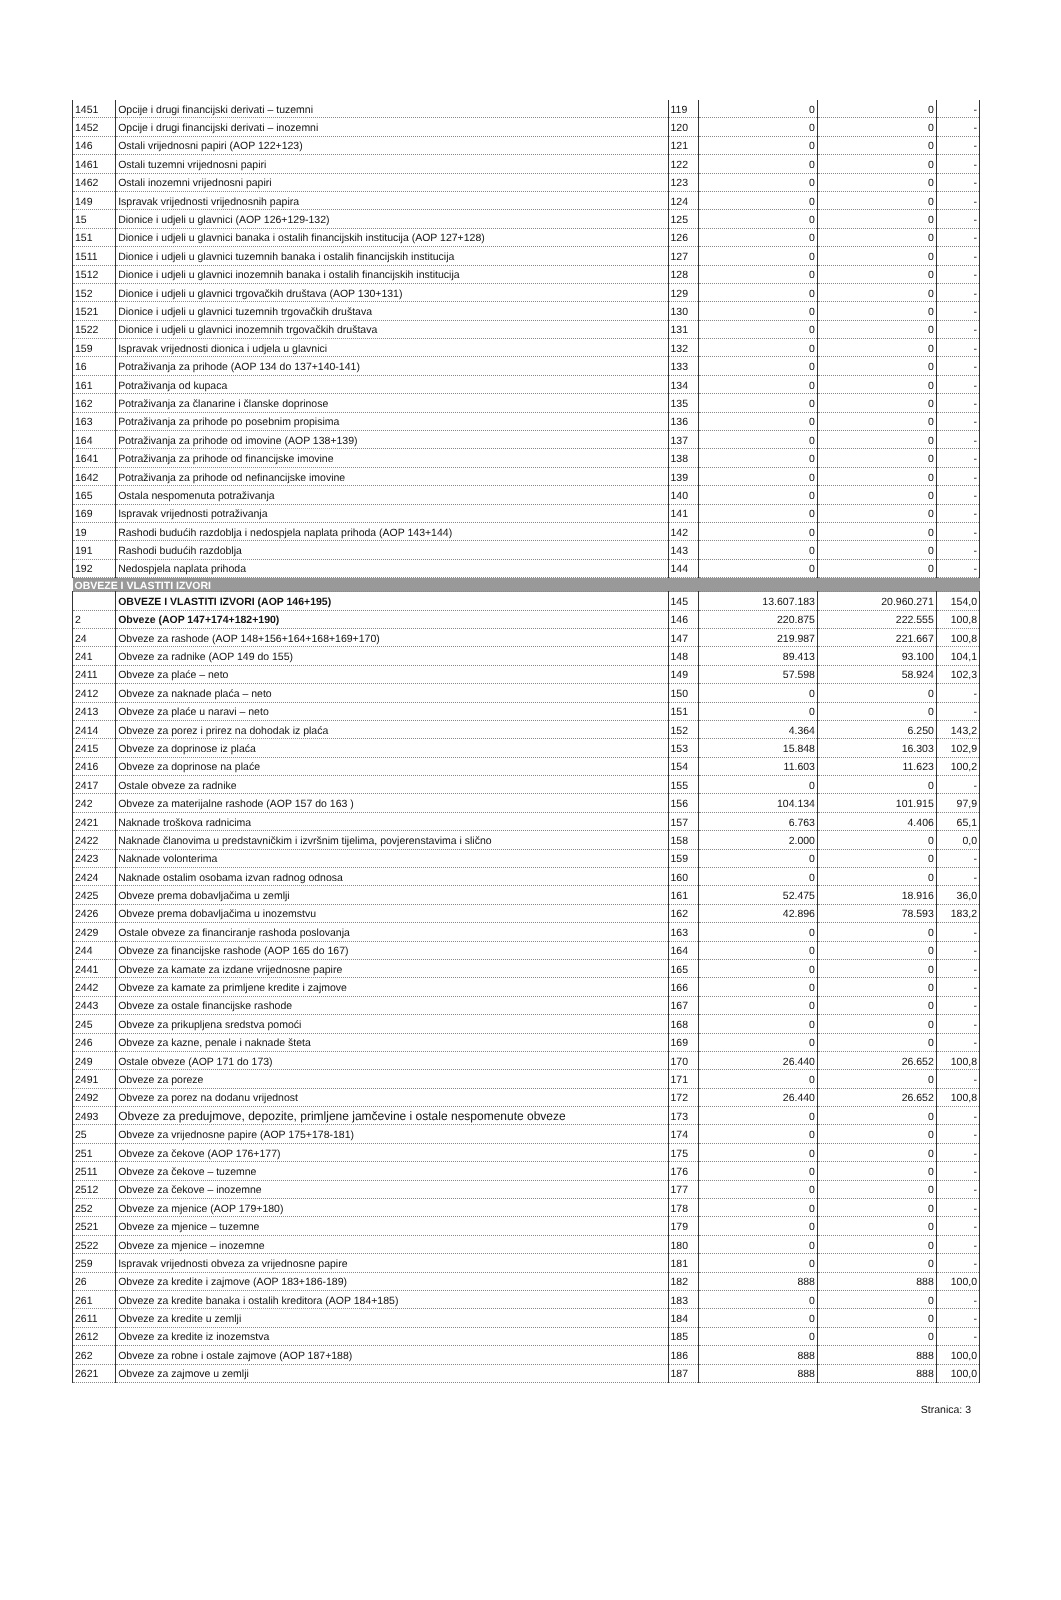| 1451 | Opcije i drugi financijski derivati – tuzemni | 119 | 0 | 0 | - |
| 1452 | Opcije i drugi financijski derivati – inozemni | 120 | 0 | 0 | - |
| 146 | Ostali vrijednosni papiri (AOP 122+123) | 121 | 0 | 0 | - |
| 1461 | Ostali tuzemni vrijednosni papiri | 122 | 0 | 0 | - |
| 1462 | Ostali inozemni vrijednosni papiri | 123 | 0 | 0 | - |
| 149 | Ispravak vrijednosti vrijednosnih papira | 124 | 0 | 0 | - |
| 15 | Dionice i udjeli u glavnici (AOP 126+129-132) | 125 | 0 | 0 | - |
| 151 | Dionice i udjeli u glavnici banaka i ostalih financijskih institucija (AOP 127+128) | 126 | 0 | 0 | - |
| 1511 | Dionice i udjeli u glavnici tuzemnih banaka i ostalih financijskih institucija | 127 | 0 | 0 | - |
| 1512 | Dionice i udjeli u glavnici inozemnih banaka i ostalih financijskih institucija | 128 | 0 | 0 | - |
| 152 | Dionice i udjeli u glavnici trgovačkih društava (AOP 130+131) | 129 | 0 | 0 | - |
| 1521 | Dionice i udjeli u glavnici tuzemnih trgovačkih društava | 130 | 0 | 0 | - |
| 1522 | Dionice i udjeli u glavnici inozemnih trgovačkih društava | 131 | 0 | 0 | - |
| 159 | Ispravak vrijednosti dionica i udjela u glavnici | 132 | 0 | 0 | - |
| 16 | Potraživanja za prihode (AOP 134 do 137+140-141) | 133 | 0 | 0 | - |
| 161 | Potraživanja od kupaca | 134 | 0 | 0 | - |
| 162 | Potraživanja za članarine i članske doprinose | 135 | 0 | 0 | - |
| 163 | Potraživanja za prihode po posebnim propisima | 136 | 0 | 0 | - |
| 164 | Potraživanja za prihode od imovine (AOP 138+139) | 137 | 0 | 0 | - |
| 1641 | Potraživanja za prihode od financijske imovine | 138 | 0 | 0 | - |
| 1642 | Potraživanja za prihode od nefinancijske imovine | 139 | 0 | 0 | - |
| 165 | Ostala nespomenuta potraživanja | 140 | 0 | 0 | - |
| 169 | Ispravak vrijednosti potraživanja | 141 | 0 | 0 | - |
| 19 | Rashodi budućih razdoblja i nedospjela naplata prihoda (AOP 143+144) | 142 | 0 | 0 | - |
| 191 | Rashodi budućih razdoblja | 143 | 0 | 0 | - |
| 192 | Nedospjela naplata prihoda | 144 | 0 | 0 | - |
| OBVEZE I VLASTITI IZVORI | | | | | |
| | OBVEZE I VLASTITI IZVORI (AOP 146+195) | 145 | 13.607.183 | 20.960.271 | 154,0 |
| 2 | Obveze (AOP 147+174+182+190) | 146 | 220.875 | 222.555 | 100,8 |
| 24 | Obveze za rashode (AOP 148+156+164+168+169+170) | 147 | 219.987 | 221.667 | 100,8 |
| 241 | Obveze za radnike (AOP 149 do 155) | 148 | 89.413 | 93.100 | 104,1 |
| 2411 | Obveze za plaće – neto | 149 | 57.598 | 58.924 | 102,3 |
| 2412 | Obveze za naknade plaća – neto | 150 | 0 | 0 | - |
| 2413 | Obveze za plaće u naravi – neto | 151 | 0 | 0 | - |
| 2414 | Obveze za porez i prirez na dohodak iz plaća | 152 | 4.364 | 6.250 | 143,2 |
| 2415 | Obveze za doprinose iz plaća | 153 | 15.848 | 16.303 | 102,9 |
| 2416 | Obveze za doprinose na plaće | 154 | 11.603 | 11.623 | 100,2 |
| 2417 | Ostale obveze za radnike | 155 | 0 | 0 | - |
| 242 | Obveze za materijalne rashode (AOP 157 do 163 ) | 156 | 104.134 | 101.915 | 97,9 |
| 2421 | Naknade troškova radnicima | 157 | 6.763 | 4.406 | 65,1 |
| 2422 | Naknade članovima u predstavničkim i izvršnim tijelima, povjerenstavima i slično | 158 | 2.000 | 0 | 0,0 |
| 2423 | Naknade volonterima | 159 | 0 | 0 | - |
| 2424 | Naknade ostalim osobama izvan radnog odnosa | 160 | 0 | 0 | - |
| 2425 | Obveze prema dobavljačima u zemlji | 161 | 52.475 | 18.916 | 36,0 |
| 2426 | Obveze prema dobavljačima u inozemstvu | 162 | 42.896 | 78.593 | 183,2 |
| 2429 | Ostale obveze za financiranje rashoda poslovanja | 163 | 0 | 0 | - |
| 244 | Obveze za financijske rashode (AOP 165 do 167) | 164 | 0 | 0 | - |
| 2441 | Obveze za kamate za izdane vrijednosne papire | 165 | 0 | 0 | - |
| 2442 | Obveze za kamate za primljene kredite i zajmove | 166 | 0 | 0 | - |
| 2443 | Obveze za ostale financijske rashode | 167 | 0 | 0 | - |
| 245 | Obveze za prikupljena sredstva pomoći | 168 | 0 | 0 | - |
| 246 | Obveze za kazne, penale i naknade šteta | 169 | 0 | 0 | - |
| 249 | Ostale obveze (AOP 171 do 173) | 170 | 26.440 | 26.652 | 100,8 |
| 2491 | Obveze za poreze | 171 | 0 | 0 | - |
| 2492 | Obveze za porez na dodanu vrijednost | 172 | 26.440 | 26.652 | 100,8 |
| 2493 | Obveze za predujmove, depozite, primljene jamčevine i ostale nespomenute obveze | 173 | 0 | 0 | - |
| 25 | Obveze za vrijednosne papire (AOP 175+178-181) | 174 | 0 | 0 | - |
| 251 | Obveze za čekove (AOP 176+177) | 175 | 0 | 0 | - |
| 2511 | Obveze za čekove – tuzemne | 176 | 0 | 0 | - |
| 2512 | Obveze za čekove – inozemne | 177 | 0 | 0 | - |
| 252 | Obveze za mjenice (AOP 179+180) | 178 | 0 | 0 | - |
| 2521 | Obveze za mjenice – tuzemne | 179 | 0 | 0 | - |
| 2522 | Obveze za mjenice – inozemne | 180 | 0 | 0 | - |
| 259 | Ispravak vrijednosti obveza za vrijednosne papire | 181 | 0 | 0 | - |
| 26 | Obveze za kredite i zajmove (AOP 183+186-189) | 182 | 888 | 888 | 100,0 |
| 261 | Obveze za kredite banaka i ostalih kreditora (AOP 184+185) | 183 | 0 | 0 | - |
| 2611 | Obveze za kredite u zemlji | 184 | 0 | 0 | - |
| 2612 | Obveze za kredite iz inozemstva | 185 | 0 | 0 | - |
| 262 | Obveze za robne i ostale zajmove (AOP 187+188) | 186 | 888 | 888 | 100,0 |
| 2621 | Obveze za zajmove u zemlji | 187 | 888 | 888 | 100,0 |
Stranica: 3